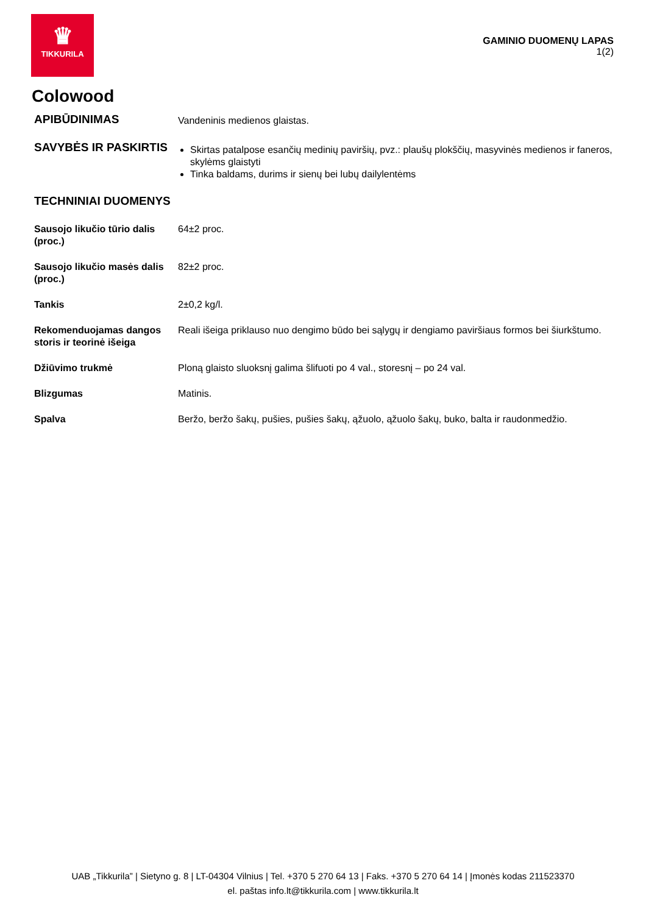♛
TIKKURILA
GAMINIO DUOMENŲ LAPAS
1(2)
Colowood
APIBŪDINIMAS
Vandeninis medienos glaistas.
SAVYBĖS IR PASKIRTIS
Skirtas patalpose esančių medinių paviršių, pvz.: plaušų plokščių, masyvinės medienos ir faneros, skylėms glaistyti
Tinka baldams, durims ir sienų bei lubų dailylentėms
TECHNINIAI DUOMENYS
Sausojo likučio tūrio dalis (proc.)
64±2 proc.
Sausojo likučio masės dalis (proc.)
82±2 proc.
Tankis 2±0,2 kg/l.
Rekomenduojamas dangos storis ir teorinė išeiga
Reali išeiga priklauso nuo dengimo būdo bei sąlygų ir dengiamo paviršiaus formos bei šiurkštumo.
Džiūvimo trukmė Ploną glaisto sluoksnį galima šlifuoti po 4 val., storesnį – po 24 val.
Blizgumas Matinis.
Spalva Beržo, beržo šakų, pušies, pušies šakų, ąžuolo, ąžuolo šakų, buko, balta ir raudonmedžio.
UAB „Tikkurila” | Sietyno g. 8 | LT-04304 Vilnius | Tel. +370 5 270 64 13 | Faks. +370 5 270 64 14 | Įmonės kodas 211523370
el. paštas info.lt@tikkurila.com | www.tikkurila.lt